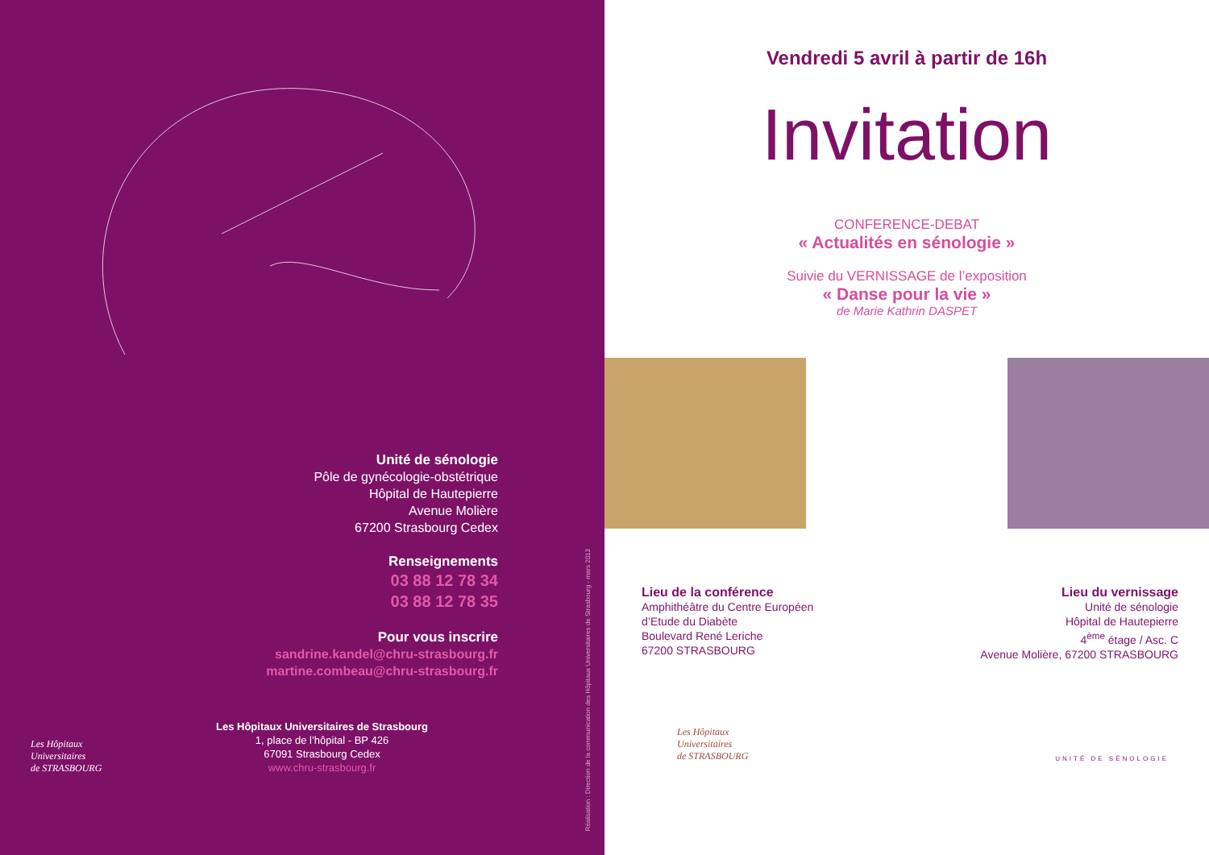Unité de sénologie
Pôle de gynécologie-obstétrique
Hôpital de Hautepierre
Avenue Molière
67200 Strasbourg Cedex
Renseignements
03 88 12 78 34
03 88 12 78 35
Pour vous inscrire
sandrine.kandel@chru-strasbourg.fr
martine.combeau@chru-strasbourg.fr
Les Hôpitaux
Universitaires
de STRASBOURG
Les Hôpitaux Universitaires de Strasbourg
1, place de l’hôpital - BP 426
67091 Strasbourg Cedex
www.chru-strasbourg.fr
Réalisation : Direction de la communication des Hôpitaux Universitaires de Strasbourg - mars 2013
Vendredi 5 avril à partir de 16h
Invitation
CONFERENCE-DEBAT
« Actualités en sénologie »
Suivie du VERNISSAGE de l’exposition
« Danse pour la vie »
de Marie Kathrin DASPET
Lieu de la conférence
Amphithéâtre du Centre Européen
d’Etude du Diabète
Boulevard René Leriche
67200 STRASBOURG
Lieu du vernissage
Unité de sénologie
Hôpital de Hautepierre
4<sup>ème</sup> étage / Asc. C
Avenue Molière, 67200 STRASBOURG
Les Hôpitaux
Universitaires
de STRASBOURG
UNITÉ DE SÉNOLOGIE